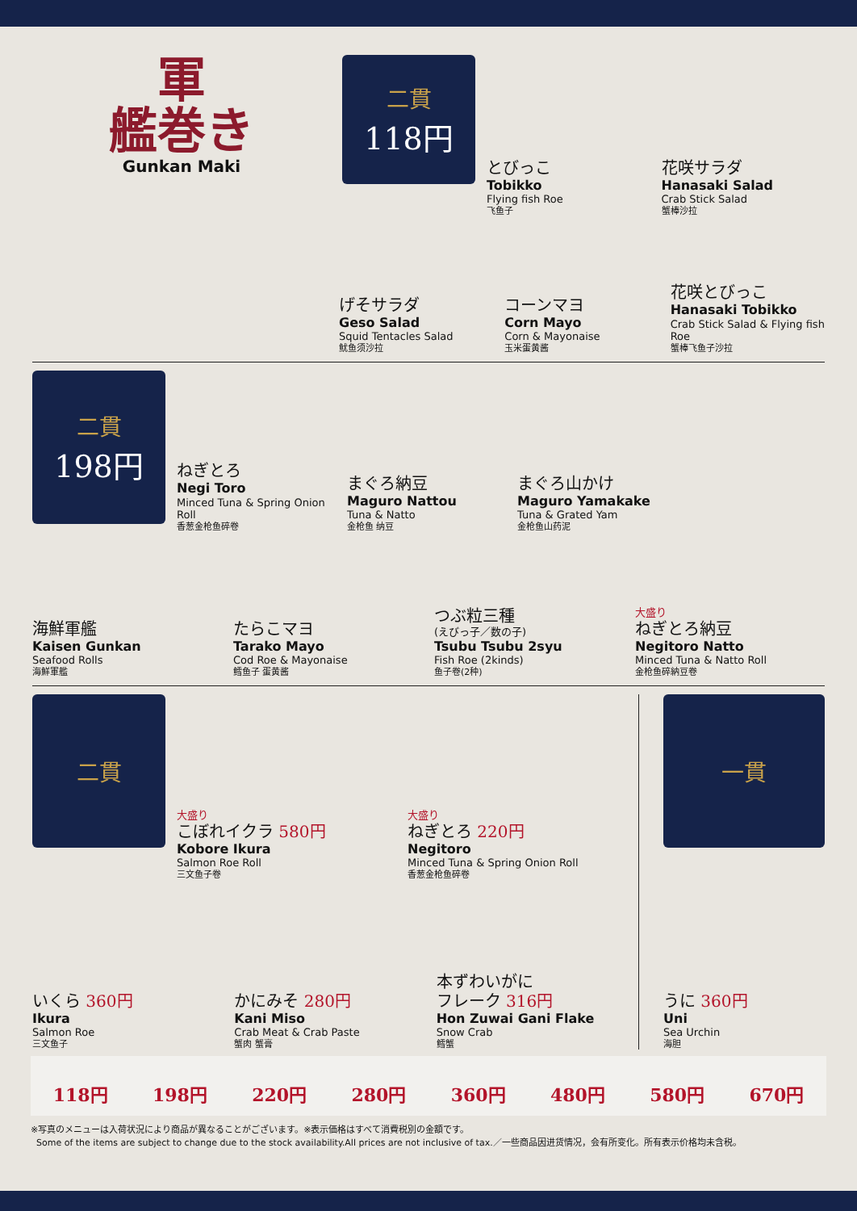軍
艦巻き
Gunkan Maki
二貫
118円
とびっこ
Tobikko
Flying fish Roe
飞鱼子
花咲サラダ
Hanasaki Salad
Crab Stick Salad
蟹棒沙拉
げそサラダ
Geso Salad
Squid Tentacles Salad
鱿鱼须沙拉
コーンマヨ
Corn Mayo
Corn & Mayonaise
玉米蛋黄酱
花咲とびっこ
Hanasaki Tobikko
Crab Stick Salad & Flying fish Roe
蟹棒飞鱼子沙拉
二貫
198円
ねぎとろ
Negi Toro
Minced Tuna & Spring Onion Roll
香葱金枪鱼碎卷
まぐろ納豆
Maguro Nattou
Tuna & Natto
金枪鱼 纳豆
まぐろ山かけ
Maguro Yamakake
Tuna & Grated Yam
金枪鱼山药泥
海鮮軍艦
Kaisen Gunkan
Seafood Rolls
海鮮軍艦
たらこマヨ
Tarako Mayo
Cod Roe & Mayonaise
鳕鱼子 蛋黄酱
つぶ粒三種
(えびっ子／数の子)
Tsubu Tsubu 2syu
Fish Roe (2kinds)
鱼子卷(2种)
大盛り
ねぎとろ納豆
Negitoro Natto
Minced Tuna & Natto Roll
金枪鱼碎納豆卷
二貫
大盛り
こぼれイクラ 580円
Kobore Ikura
Salmon Roe Roll
三文鱼子卷
大盛り
ねぎとろ 220円
Negitoro
Minced Tuna & Spring Onion Roll
香葱金枪鱼碎卷
いくら 360円
Ikura
Salmon Roe
三文鱼子
かにみそ 280円
Kani Miso
Crab Meat & Crab Paste
蟹肉 蟹膏
本ずわいがに
フレーク 316円
Hon Zuwai Gani Flake
Snow Crab
鳕蟹
一貫
うに 360円
Uni
Sea Urchin
海胆
118円 198円 220円 280円 360円 480円 580円 670円
※写真のメニューは入荷状況により商品が異なることがございます。※表示価格はすべて消費税別の金額です。
Some of the items are subject to change due to the stock availability.All prices are not inclusive of tax.／一些商品因进货情况，会有所变化。所有表示价格均未含税。